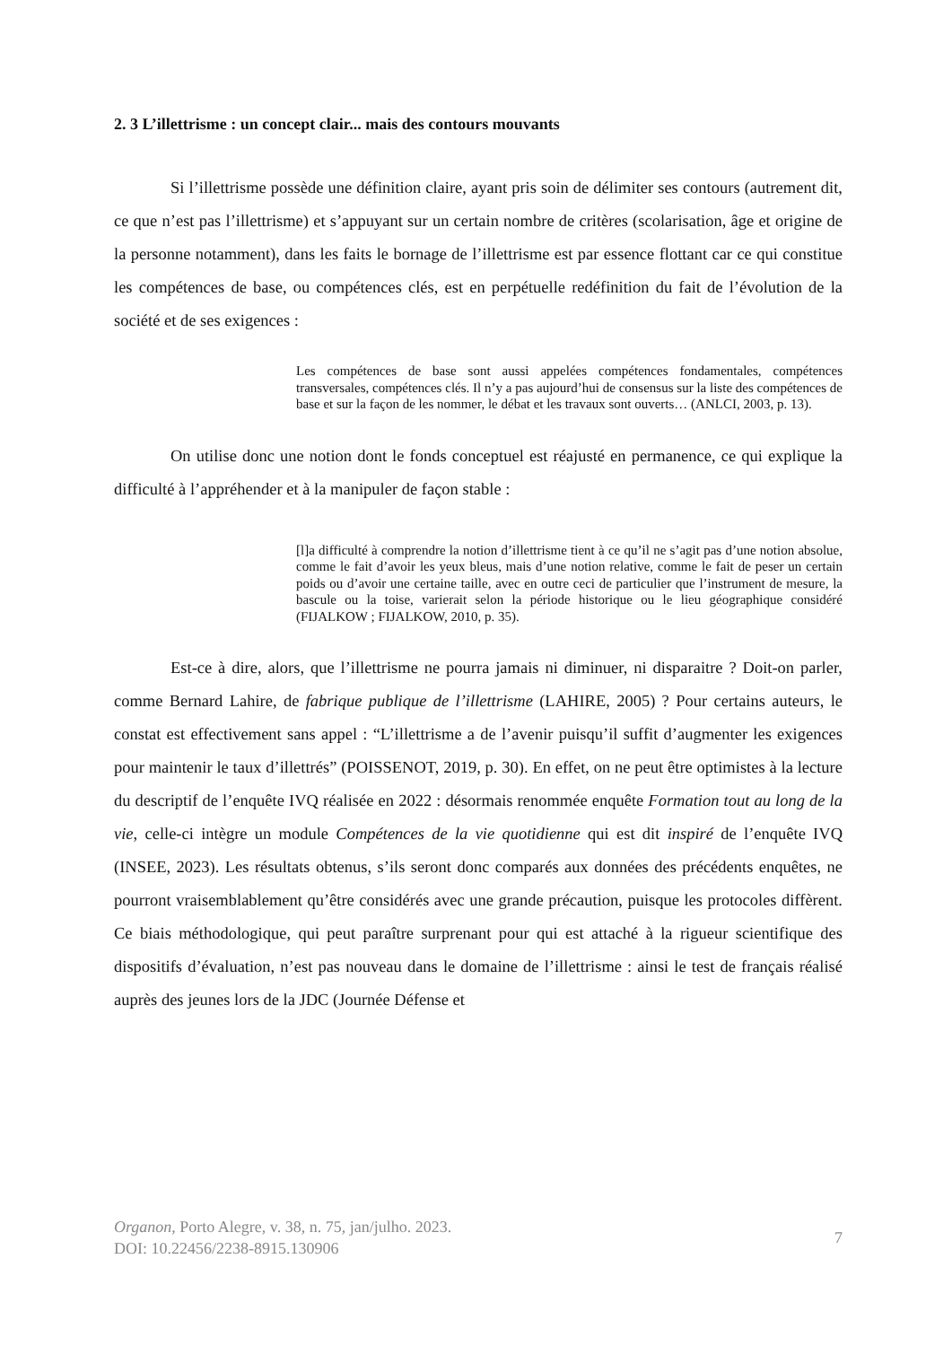2. 3 L’illettrisme : un concept clair... mais des contours mouvants
Si l’illettrisme possède une définition claire, ayant pris soin de délimiter ses contours (autrement dit, ce que n’est pas l’illettrisme) et s’appuyant sur un certain nombre de critères (scolarisation, âge et origine de la personne notamment), dans les faits le bornage de l’illettrisme est par essence flottant car ce qui constitue les compétences de base, ou compétences clés, est en perpétuelle redéfinition du fait de l’évolution de la société et de ses exigences :
Les compétences de base sont aussi appelées compétences fondamentales, compétences transversales, compétences clés. Il n’y a pas aujourd’hui de consensus sur la liste des compétences de base et sur la façon de les nommer, le débat et les travaux sont ouverts… (ANLCI, 2003, p. 13).
On utilise donc une notion dont le fonds conceptuel est réajusté en permanence, ce qui explique la difficulté à l’appréhender et à la manipuler de façon stable :
[l]a difficulté à comprendre la notion d’illettrisme tient à ce qu’il ne s’agit pas d’une notion absolue, comme le fait d’avoir les yeux bleus, mais d’une notion relative, comme le fait de peser un certain poids ou d’avoir une certaine taille, avec en outre ceci de particulier que l’instrument de mesure, la bascule ou la toise, varierait selon la période historique ou le lieu géographique considéré (FIJALKOW ; FIJALKOW, 2010, p. 35).
Est-ce à dire, alors, que l’illettrisme ne pourra jamais ni diminuer, ni disparaitre ? Doit-on parler, comme Bernard Lahire, de fabrique publique de l’illettrisme (LAHIRE, 2005) ? Pour certains auteurs, le constat est effectivement sans appel : “L’illettrisme a de l’avenir puisqu’il suffit d’augmenter les exigences pour maintenir le taux d’illettrés” (POISSENOT, 2019, p. 30). En effet, on ne peut être optimistes à la lecture du descriptif de l’enquête IVQ réalisée en 2022 : désormais renommée enquête Formation tout au long de la vie, celle-ci intègre un module Compétences de la vie quotidienne qui est dit inspiré de l’enquête IVQ (INSEE, 2023). Les résultats obtenus, s’ils seront donc comparés aux données des précédents enquêtes, ne pourront vraisemblablement qu’être considérés avec une grande précaution, puisque les protocoles diffèrent. Ce biais méthodologique, qui peut paraître surprenant pour qui est attaché à la rigueur scientifique des dispositifs d’évaluation, n’est pas nouveau dans le domaine de l’illettrisme : ainsi le test de français réalisé auprès des jeunes lors de la JDC (Journée Défense et
Organon, Porto Alegre, v. 38, n. 75, jan/julho. 2023.
DOI: 10.22456/2238-8915.130906
7